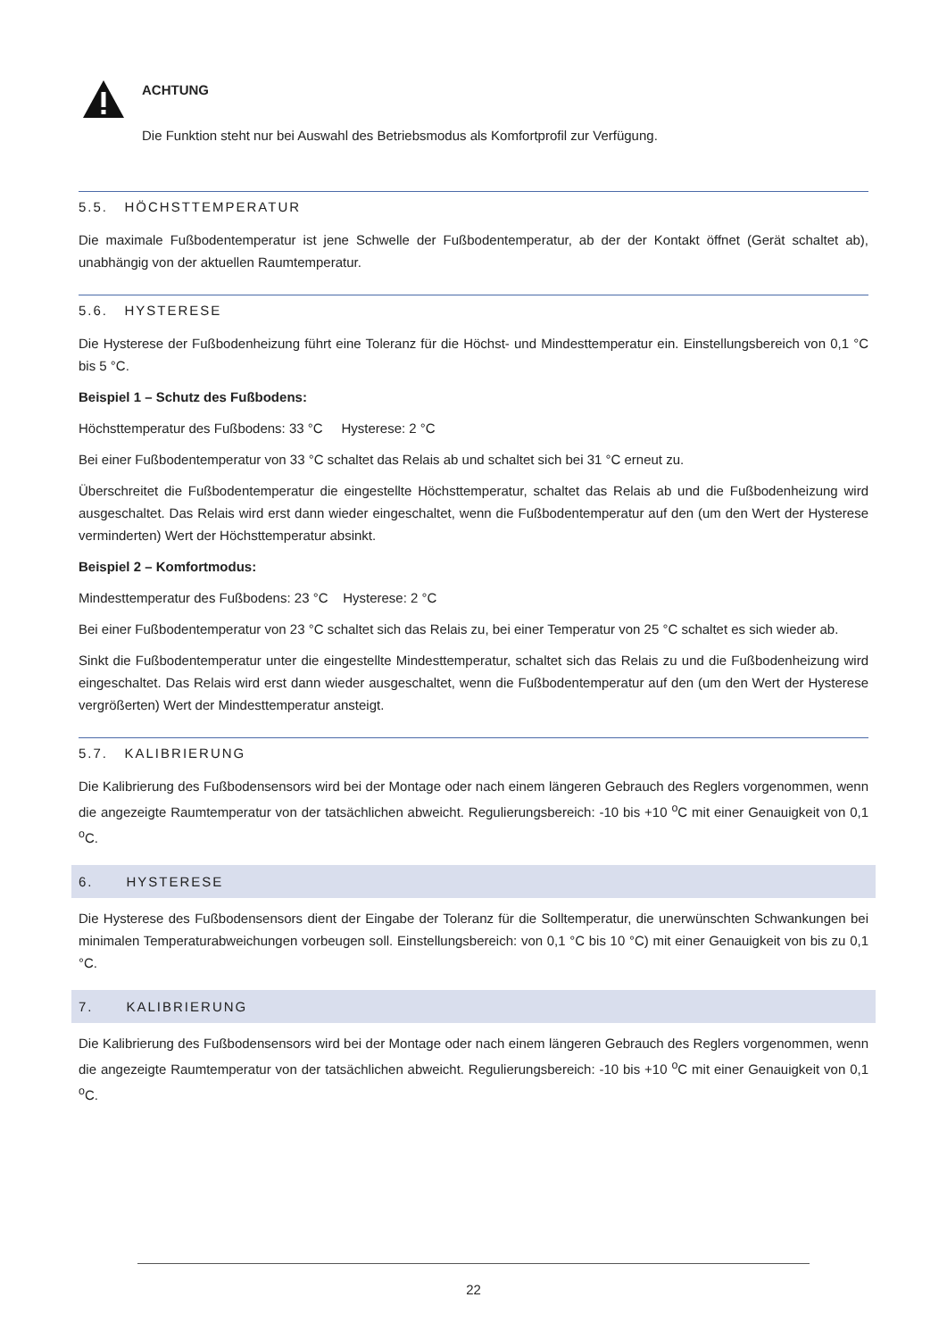ACHTUNG
Die Funktion steht nur bei Auswahl des Betriebsmodus als Komfortprofil zur Verfügung.
5.5. HÖCHSTTEMPERATUR
Die maximale Fußbodentemperatur ist jene Schwelle der Fußbodentemperatur, ab der der Kontakt öffnet (Gerät schaltet ab), unabhängig von der aktuellen Raumtemperatur.
5.6. HYSTERESE
Die Hysterese der Fußbodenheizung führt eine Toleranz für die Höchst- und Mindesttemperatur ein. Einstellungsbereich von 0,1 °C bis 5 °C.
Beispiel 1 – Schutz des Fußbodens:
Höchsttemperatur des Fußbodens: 33 °C Hysterese: 2 °C
Bei einer Fußbodentemperatur von 33 °C schaltet das Relais ab und schaltet sich bei 31 °C erneut zu.
Überschreitet die Fußbodentemperatur die eingestellte Höchsttemperatur, schaltet das Relais ab und die Fußbodenheizung wird ausgeschaltet. Das Relais wird erst dann wieder eingeschaltet, wenn die Fußbodentemperatur auf den (um den Wert der Hysterese verminderten) Wert der Höchsttemperatur absinkt.
Beispiel 2 – Komfortmodus:
Mindesttemperatur des Fußbodens: 23 °C Hysterese: 2 °C
Bei einer Fußbodentemperatur von 23 °C schaltet sich das Relais zu, bei einer Temperatur von 25 °C schaltet es sich wieder ab.
Sinkt die Fußbodentemperatur unter die eingestellte Mindesttemperatur, schaltet sich das Relais zu und die Fußbodenheizung wird eingeschaltet. Das Relais wird erst dann wieder ausgeschaltet, wenn die Fußbodentemperatur auf den (um den Wert der Hysterese vergrößerten) Wert der Mindesttemperatur ansteigt.
5.7. KALIBRIERUNG
Die Kalibrierung des Fußbodensensors wird bei der Montage oder nach einem längeren Gebrauch des Reglers vorgenommen, wenn die angezeigte Raumtemperatur von der tatsächlichen abweicht. Regulierungsbereich: -10 bis +10 <sup>o</sup>C mit einer Genauigkeit von 0,1 <sup>o</sup>C.
6. HYSTERESE
Die Hysterese des Fußbodensensors dient der Eingabe der Toleranz für die Solltemperatur, die unerwünschten Schwankungen bei minimalen Temperaturabweichungen vorbeugen soll. Einstellungsbereich: von 0,1 °C bis 10 °C) mit einer Genauigkeit von bis zu 0,1 °C.
7. KALIBRIERUNG
Die Kalibrierung des Fußbodensensors wird bei der Montage oder nach einem längeren Gebrauch des Reglers vorgenommen, wenn die angezeigte Raumtemperatur von der tatsächlichen abweicht. Regulierungsbereich: -10 bis +10 <sup>o</sup>C mit einer Genauigkeit von 0,1 <sup>o</sup>C.
22